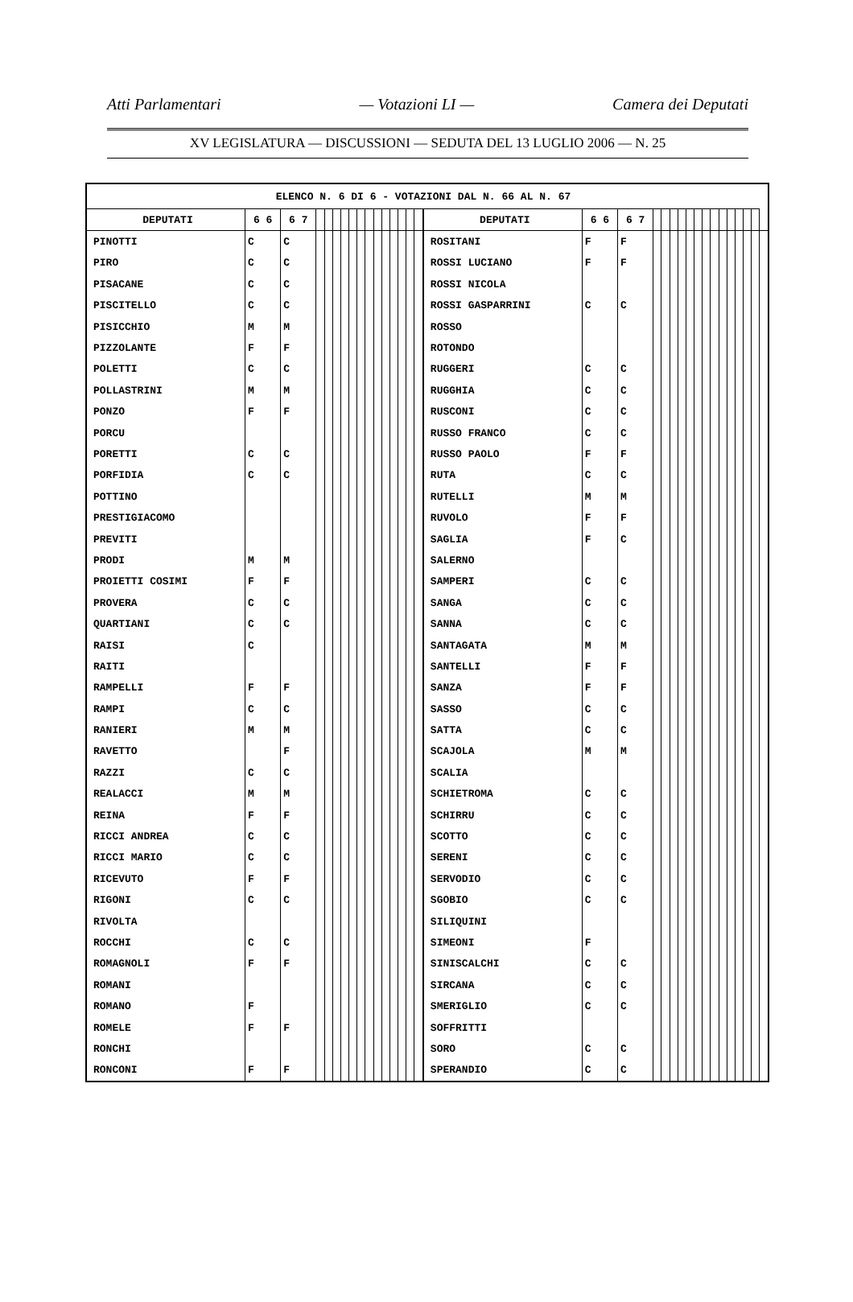Atti Parlamentari — Votazioni LI — Camera dei Deputati
XV LEGISLATURA — DISCUSSIONI — SEDUTA DEL 13 LUGLIO 2006 — N. 25
| ELENCO N. 6 DI 6 - VOTAZIONI DAL N. 66 AL N. 67 | | | | | | | | | | | | | | | | | | | | | | | | | | | | | | | | |
| DEPUTATI | 6 6 | 6 7 | | | | | | | | | | | | | | DEPUTATI | 6 6 | 6 7 | | | | | | | | | | | | | | |
| PINOTTI | C | C | | | | | | | | | | | | | | ROSITANI | F | F | | | | | | | | | | | | | | |
| PIRO | C | C | | | | | | | | | | | | | | ROSSI LUCIANO | F | F | | | | | | | | | | | | | | |
| PISACANE | C | C | | | | | | | | | | | | | | ROSSI NICOLA | | | | | | | | | | | | | | | | |
| PISCITELLO | C | C | | | | | | | | | | | | | | ROSSI GASPARRINI | C | C | | | | | | | | | | | | | | |
| PISICCHIO | M | M | | | | | | | | | | | | | | ROSSO | | | | | | | | | | | | | | | | |
| PIZZOLANTE | F | F | | | | | | | | | | | | | | ROTONDO | | | | | | | | | | | | | | | | |
| POLETTI | C | C | | | | | | | | | | | | | | RUGGERI | C | C | | | | | | | | | | | | | | |
| POLLASTRINI | M | M | | | | | | | | | | | | | | RUGGHIA | C | C | | | | | | | | | | | | | | |
| PONZO | F | F | | | | | | | | | | | | | | RUSCONI | C | C | | | | | | | | | | | | | | |
| PORCU | | | | | | | | | | | | | | | | RUSSO FRANCO | C | C | | | | | | | | | | | | | | |
| PORETTI | C | C | | | | | | | | | | | | | | RUSSO PAOLO | F | F | | | | | | | | | | | | | | |
| PORFIDIA | C | C | | | | | | | | | | | | | | RUTA | C | C | | | | | | | | | | | | | | |
| POTTINO | | | | | | | | | | | | | | | | RUTELLI | M | M | | | | | | | | | | | | | | |
| PRESTIGIACOMO | | | | | | | | | | | | | | | | RUVOLO | F | F | | | | | | | | | | | | | | |
| PREVITI | | | | | | | | | | | | | | | | SAGLIA | F | C | | | | | | | | | | | | | | |
| PRODI | M | M | | | | | | | | | | | | | | SALERNO | | | | | | | | | | | | | | | | |
| PROIETTI COSIMI | F | F | | | | | | | | | | | | | | SAMPERI | C | C | | | | | | | | | | | | | | |
| PROVERA | C | C | | | | | | | | | | | | | | SANGA | C | C | | | | | | | | | | | | | | |
| QUARTIANI | C | C | | | | | | | | | | | | | | SANNA | C | C | | | | | | | | | | | | | | |
| RAISI | C | | | | | | | | | | | | | | | SANTAGATA | M | M | | | | | | | | | | | | | | |
| RAITI | | | | | | | | | | | | | | | | SANTELLI | F | F | | | | | | | | | | | | | | |
| RAMPELLI | F | F | | | | | | | | | | | | | | SANZA | F | F | | | | | | | | | | | | | | |
| RAMPI | C | C | | | | | | | | | | | | | | SASSO | C | C | | | | | | | | | | | | | | |
| RANIERI | M | M | | | | | | | | | | | | | | SATTA | C | C | | | | | | | | | | | | | | |
| RAVETTO | | F | | | | | | | | | | | | | | SCAJOLA | M | M | | | | | | | | | | | | | | |
| RAZZI | C | C | | | | | | | | | | | | | | SCALIA | | | | | | | | | | | | | | | | |
| REALACCI | M | M | | | | | | | | | | | | | | SCHIETROMA | C | C | | | | | | | | | | | | | | |
| REINA | F | F | | | | | | | | | | | | | | SCHIRRU | C | C | | | | | | | | | | | | | | |
| RICCI ANDREA | C | C | | | | | | | | | | | | | | SCOTTO | C | C | | | | | | | | | | | | | | |
| RICCI MARIO | C | C | | | | | | | | | | | | | | SERENI | C | C | | | | | | | | | | | | | | |
| RICEVUTO | F | F | | | | | | | | | | | | | | SERVODIO | C | C | | | | | | | | | | | | | | |
| RIGONI | C | C | | | | | | | | | | | | | | SGOBIO | C | C | | | | | | | | | | | | | | |
| RIVOLTA | | | | | | | | | | | | | | | | SILIQUINI | | | | | | | | | | | | | | | | |
| ROCCHI | C | C | | | | | | | | | | | | | | SIMEONI | F | | | | | | | | | | | | | | | |
| ROMAGNOLI | F | F | | | | | | | | | | | | | | SINISCALCHI | C | C | | | | | | | | | | | | | | |
| ROMANI | | | | | | | | | | | | | | | | SIRCANA | C | C | | | | | | | | | | | | | | |
| ROMANO | F | | | | | | | | | | | | | | | SMERIGLIO | C | C | | | | | | | | | | | | | | |
| ROMELE | F | F | | | | | | | | | | | | | | SOFFRITTI | | | | | | | | | | | | | | | | |
| RONCHI | | | | | | | | | | | | | | | | SORO | C | C | | | | | | | | | | | | | | |
| RONCONI | F | F | | | | | | | | | | | | | | SPERANDIO | C | C | | | | | | | | | | | | | | |